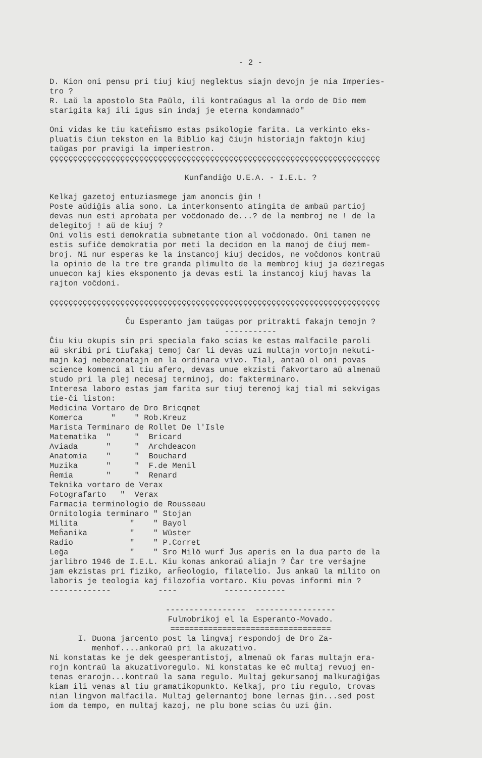- 2 -
D. Kion oni pensu pri tiuj kiuj neglektus siajn devojn je nia Imperies- tro ? R. Laŭ la apostolo Sta Paŭlo, ili kontraŭagus al la ordo de Dio mem starigita kaj ili igus sin indaj je eterna kondamnado" Oni vidas ke tiu kateĥismo estas psikologie farita. La verkinto eks- pluatis ĉiun tekston en la Biblio kaj ĉiujn historiajn faktojn kiuj taŭgas por pravigi la imperiestron. çççççççççççççççççççççççççççççççççççççççççççççççççççççççççççççççççççççç
Kunfandiĝo U.E.A. - I.E.L. ?
Kelkaj gazetoj entuziasmege jam anoncis ĝin ! Poste aŭdiĝis alia sono. La interkonsento atingita de ambaŭ partioj devas nun esti aprobata per voĉdonado de...? de la membroj ne ! de la delegitoj ! aŭ de kiuj ? Oni volis esti demokratia submetante tion al voĉdonado. Oni tamen ne estis sufiĉe demokratia por meti la decidon en la manoj de ĉiuj mem- broj. Ni nur esperas ke la instancoj kiuj decidos, ne voĉdonos kontraŭ la opinio de la tre tre granda plimulto de la membroj kiuj ja deziregas unuecon kaj kies eksponento ja devas esti la instancoj kiuj havas la rajton voĉdoni. çççççççççççççççççççççççççççççççççççççççççççççççççççççççççççççççççççççç
Ĉu Esperanto jam taŭgas por pritrakti fakajn temojn ? -----------
Ĉiu kiu okupis sin pri speciala fako scias ke estas malfacile paroli aŭ skribi pri tiufakaj temoj ĉar li devas uzi multajn vortojn nekuti- majn kaj nebezonatajn en la ordinara vivo. Tial, antaŭ ol oni povas science komenci al tiu afero, devas unue ekzisti fakvortaro aŭ almenaŭ studo pri la plej necesaj terminoj, do: fakterminaro. Interesa laboro estas jam farita sur tiuj terenoj kaj tial mi sekvigas tie-ĉi liston: Medicina Vortaro de Dro Bricqnet Komerca " " Rob.Kreuz Marista Terminaro de Rollet De l'Isle Matematika " " Bricard Aviada " " Archdeacon Anatomia " " Bouchard Muzika " " F.de Menil Ĥemia " " Renard Teknika vortaro de Verax Fotografarto " Verax Farmacia terminologio de Rousseau Ornitologia terminaro " Stojan Milita " " Bayol Meĥanika " " Wüster Radio " " P.Corret Leĝa " " Sro Milö wurf Ĵus aperis en la dua parto de la jarlibro 1946 de I.E.L. Kiu konas ankoraŭ aliajn ? Ĉar tre verŝajne jam ekzistas pri fiziko, arĥeologio, filatelio. Ĵus ankaŭ la milito on laboris je teologia kaj filozofia vortaro. Kiu povas informi min ? ------------- ---- -------------
----------------- ----------------- Fulmobrikoj el la Esperanto-Movado. ==================================
I. Duona jarcento post la lingvaj respondoj de Dro Za- menhof....ankoraŭ pri la akuzativo. Ni konstatas ke je dek geesperantistoj, almenaŭ ok faras multajn era- rojn kontraŭ la akuzativoregulo. Ni konstatas ke eĉ multaj revuoj en- tenas erarojn...kontraŭ la sama regulo. Multaj gekursanoj malkuraĝiĝas kiam ili venas al tiu gramatikopunkto. Kelkaj, pro tiu regulo, trovas nian lingvon malfacila. Multaj gelernantoj bone lernas ĝin...sed post iom da tempo, en multaj kazoj, ne plu bone scias ĉu uzi ĝin.